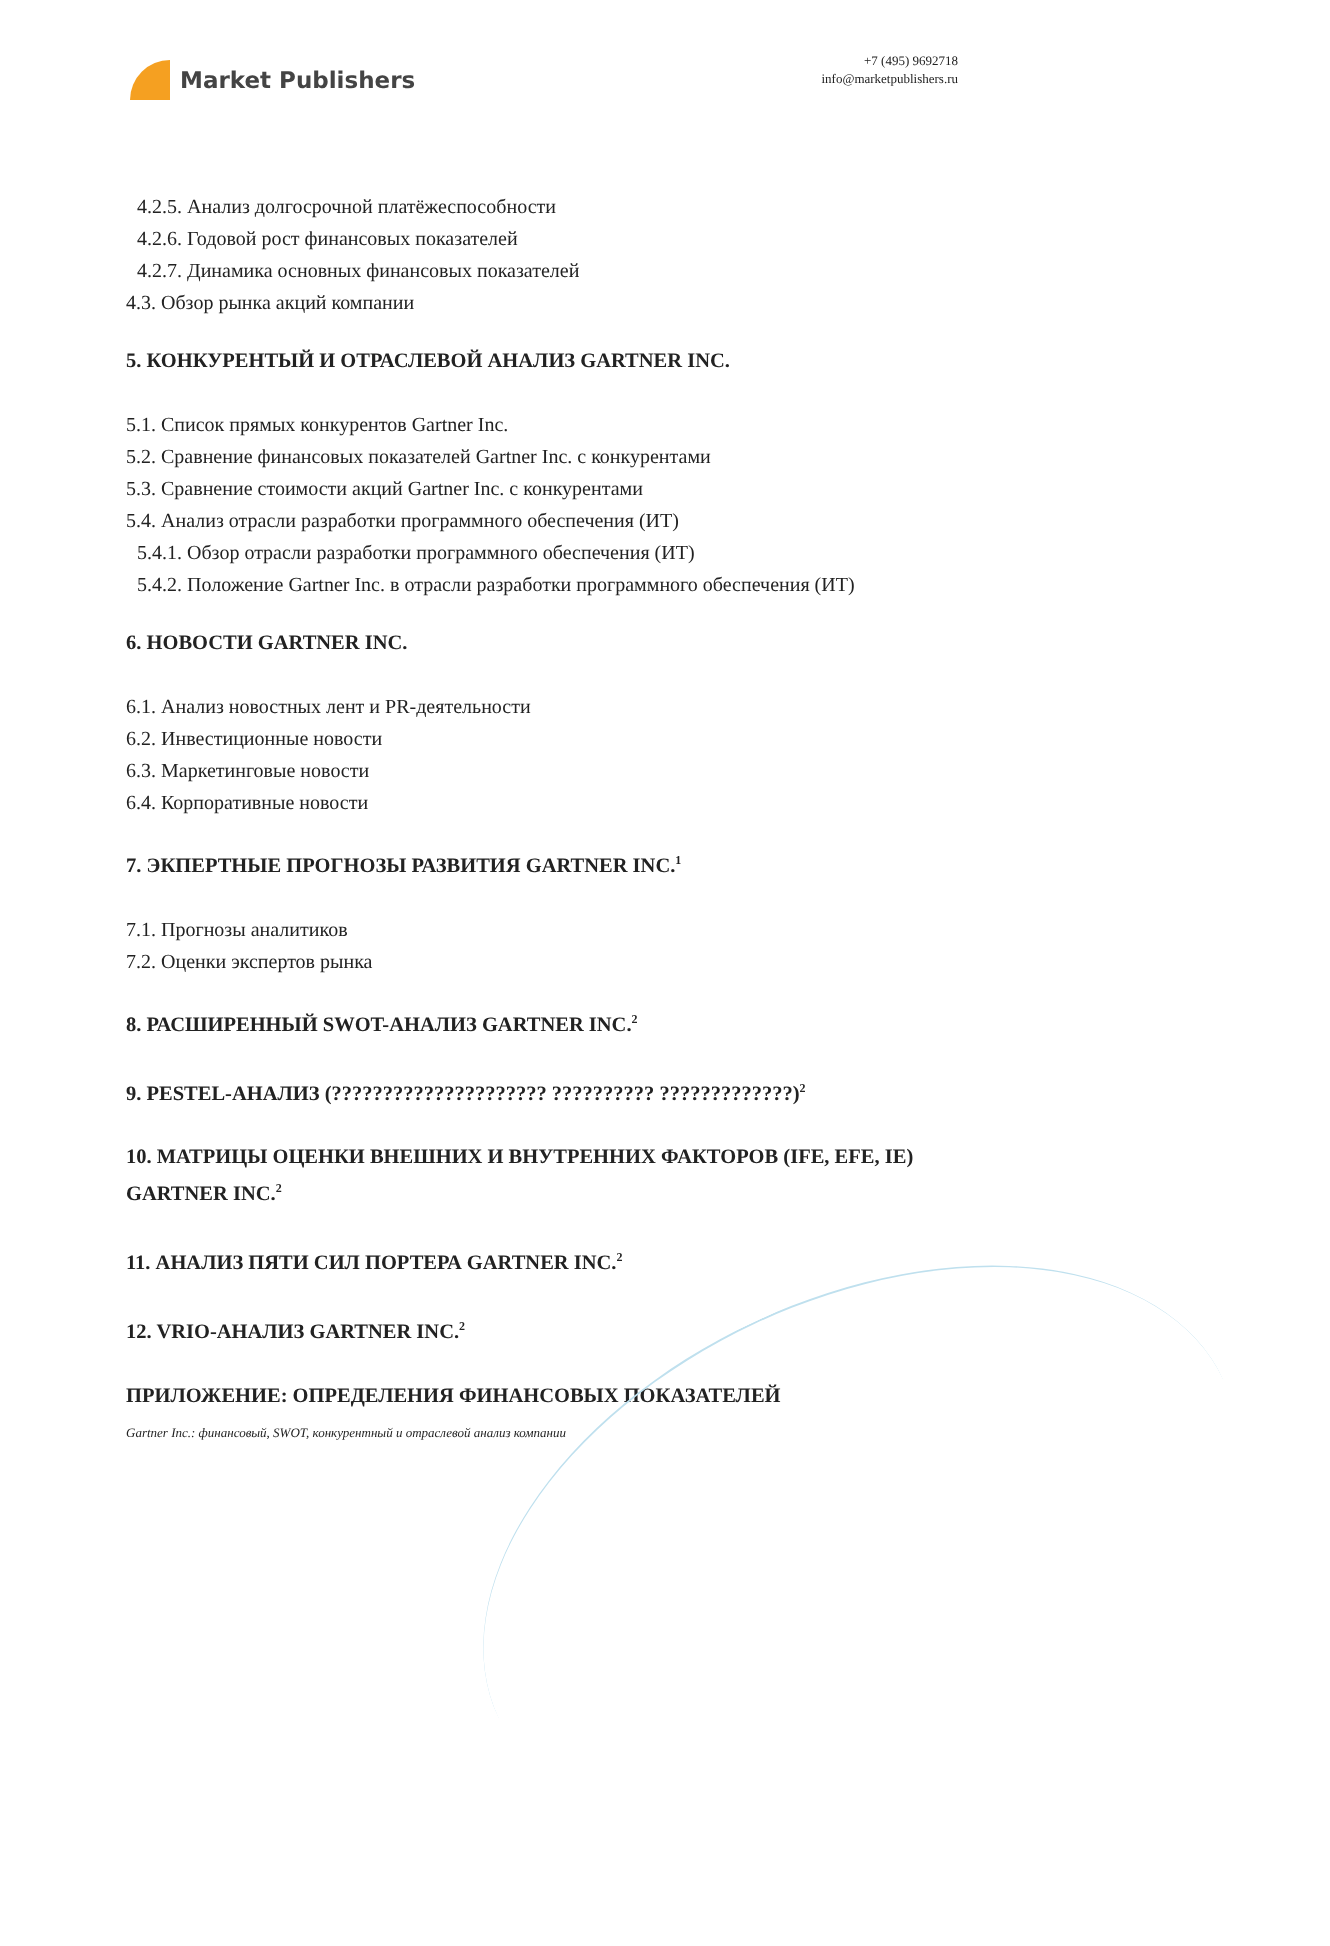Market Publishers
+7 (495) 9692718
info@marketpublishers.ru
4.2.5. Анализ долгосрочной платёжеспособности
4.2.6. Годовой рост финансовых показателей
4.2.7. Динамика основных финансовых показателей
4.3. Обзор рынка акций компании
5. КОНКУРЕНТЫЙ И ОТРАСЛЕВОЙ АНАЛИЗ GARTNER INC.
5.1. Список прямых конкурентов Gartner Inc.
5.2. Сравнение финансовых показателей Gartner Inc. с конкурентами
5.3. Сравнение стоимости акций Gartner Inc. с конкурентами
5.4. Анализ отрасли разработки программного обеспечения (ИТ)
5.4.1. Обзор отрасли разработки программного обеспечения (ИТ)
5.4.2. Положение Gartner Inc. в отрасли разработки программного обеспечения (ИТ)
6. НОВОСТИ GARTNER INC.
6.1. Анализ новостных лент и PR-деятельности
6.2. Инвестиционные новости
6.3. Маркетинговые новости
6.4. Корпоративные новости
7. ЭКПЕРТНЫЕ ПРОГНОЗЫ РАЗВИТИЯ GARTNER INC.<sup>1</sup>
7.1. Прогнозы аналитиков
7.2. Оценки экспертов рынка
8. РАСШИРЕННЫЙ SWOT-АНАЛИЗ GARTNER INC.<sup>2</sup>
9. PESTEL-АНАЛИЗ (????????????????????? ?????????? ?????????????)<sup>2</sup>
10. МАТРИЦЫ ОЦЕНКИ ВНЕШНИХ И ВНУТРЕННИХ ФАКТОРОВ (IFE, EFE, IE) GARTNER INC.<sup>2</sup>
11. АНАЛИЗ ПЯТИ СИЛ ПОРТЕРА GARTNER INC.<sup>2</sup>
12. VRIO-АНАЛИЗ GARTNER INC.<sup>2</sup>
ПРИЛОЖЕНИЕ: ОПРЕДЕЛЕНИЯ ФИНАНСОВЫХ ПОКАЗАТЕЛЕЙ
Gartner Inc.: финансовый, SWOT, конкурентный и отраслевой анализ компании